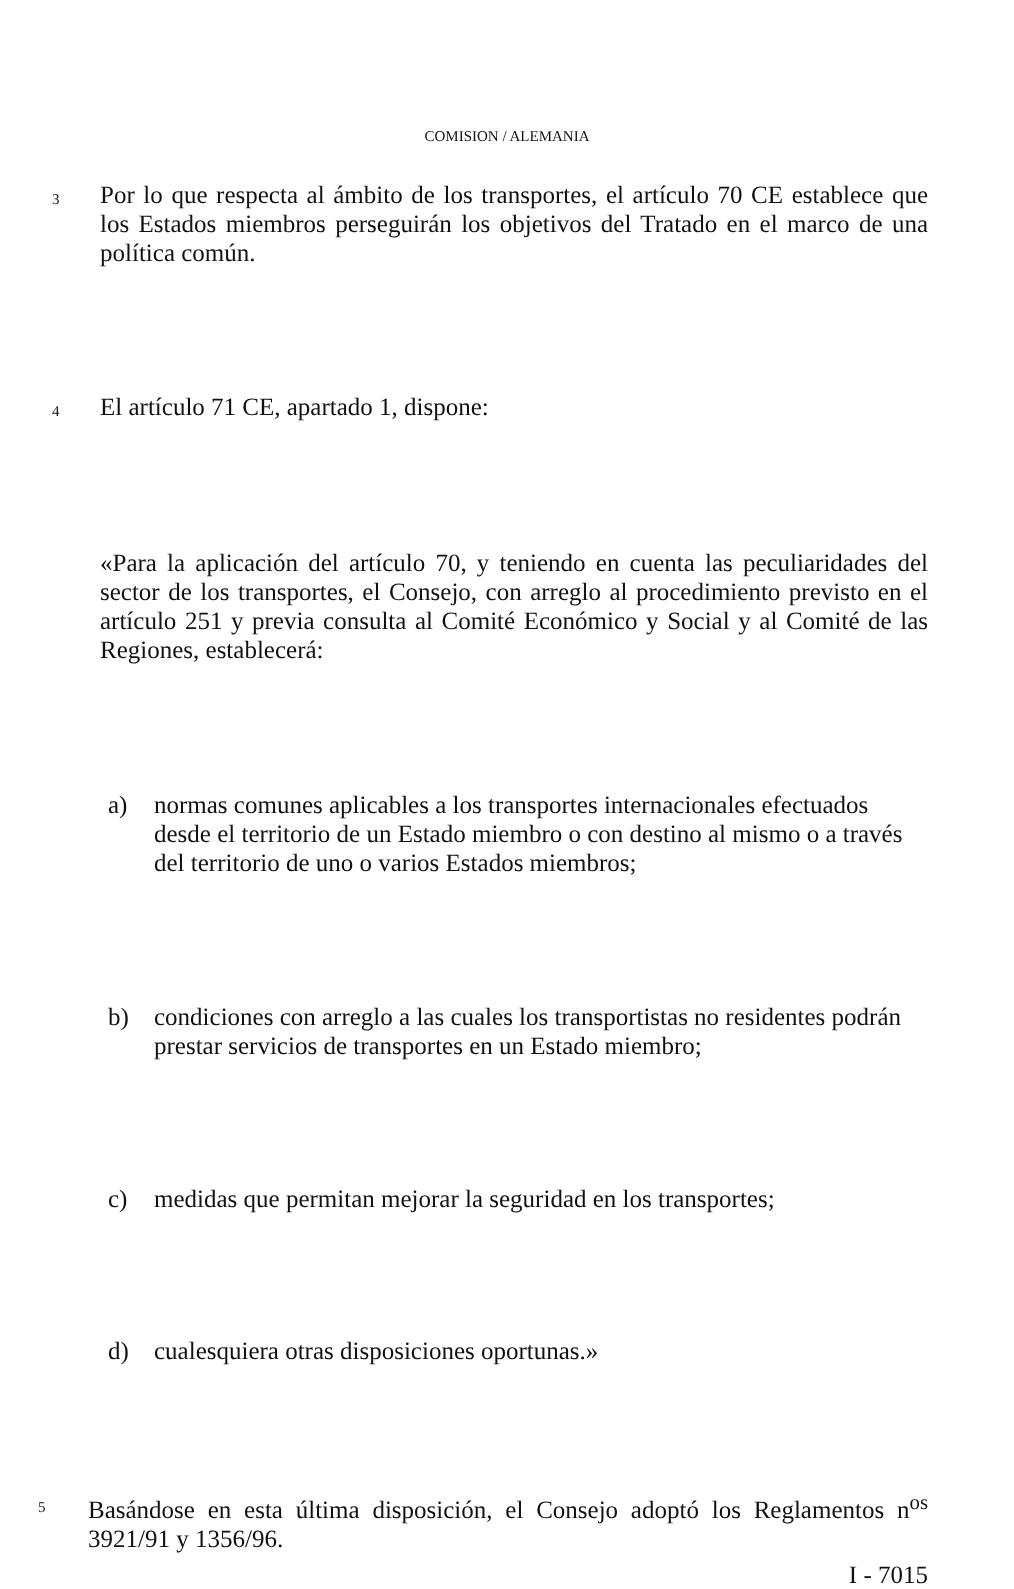COMISION / ALEMANIA
3 Por lo que respecta al ámbito de los transportes, el artículo 70 CE establece que los Estados miembros perseguirán los objetivos del Tratado en el marco de una política común.
4 El artículo 71 CE, apartado 1, dispone:
«Para la aplicación del artículo 70, y teniendo en cuenta las peculiaridades del sector de los transportes, el Consejo, con arreglo al procedimiento previsto en el artículo 251 y previa consulta al Comité Económico y Social y al Comité de las Regiones, establecerá:
a) normas comunes aplicables a los transportes internacionales efectuados desde el territorio de un Estado miembro o con destino al mismo o a través del territorio de uno o varios Estados miembros;
b) condiciones con arreglo a las cuales los transportistas no residentes podrán prestar servicios de transportes en un Estado miembro;
c) medidas que permitan mejorar la seguridad en los transportes;
d) cualesquiera otras disposiciones oportunas.»
5 Basándose en esta última disposición, el Consejo adoptó los Reglamentos n<sup>os</sup> 3921/91 y 1356/96.
I - 7015